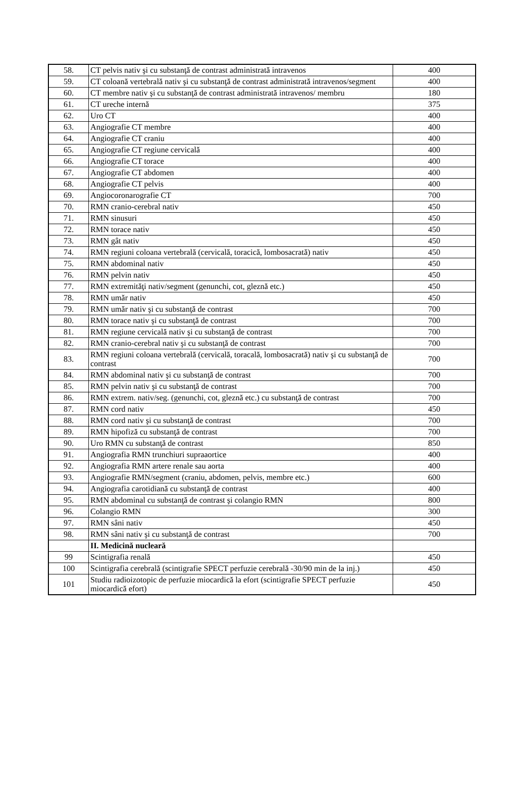| 58. | CT pelvis nativ şi cu substanţă de contrast administrată intravenos | 400 |
| 59. | CT coloană vertebrală nativ şi cu substanţă de contrast administrată intravenos/segment | 400 |
| 60. | CT membre nativ şi cu substanţă de contrast administrată intravenos/ membru | 180 |
| 61. | CT ureche internă | 375 |
| 62. | Uro CT | 400 |
| 63. | Angiografie CT membre | 400 |
| 64. | Angiografie CT craniu | 400 |
| 65. | Angiografie CT regiune cervicală | 400 |
| 66. | Angiografie CT torace | 400 |
| 67. | Angiografie CT abdomen | 400 |
| 68. | Angiografie CT pelvis | 400 |
| 69. | Angiocoronarografie CT | 700 |
| 70. | RMN cranio-cerebral nativ | 450 |
| 71. | RMN sinusuri | 450 |
| 72. | RMN torace nativ | 450 |
| 73. | RMN gât nativ | 450 |
| 74. | RMN regiuni coloana vertebrală (cervicală, toracică, lombosacrată) nativ | 450 |
| 75. | RMN abdominal nativ | 450 |
| 76. | RMN pelvin nativ | 450 |
| 77. | RMN extremităţi nativ/segment (genunchi, cot, gleznă etc.) | 450 |
| 78. | RMN umăr nativ | 450 |
| 79. | RMN umăr nativ şi cu substanţă de contrast | 700 |
| 80. | RMN torace nativ şi cu substanţă de contrast | 700 |
| 81. | RMN regiune cervicală nativ şi cu substanţă de contrast | 700 |
| 82. | RMN cranio-cerebral nativ şi cu substanţă de contrast | 700 |
| 83. | RMN regiuni coloana vertebrală (cervicală, toracală, lombosacrată) nativ şi cu substanţă de contrast | 700 |
| 84. | RMN abdominal nativ şi cu substanţă de contrast | 700 |
| 85. | RMN pelvin nativ şi cu substanţă de contrast | 700 |
| 86. | RMN extrem. nativ/seg. (genunchi, cot, gleznă etc.) cu substanţă de contrast | 700 |
| 87. | RMN cord nativ | 450 |
| 88. | RMN cord nativ şi cu substanţă de contrast | 700 |
| 89. | RMN hipofiză cu substanţă de contrast | 700 |
| 90. | Uro RMN cu substanţă de contrast | 850 |
| 91. | Angiografia RMN trunchiuri supraaortice | 400 |
| 92. | Angiografia RMN artere renale sau aorta | 400 |
| 93. | Angiografie RMN/segment (craniu, abdomen, pelvis, membre etc.) | 600 |
| 94. | Angiografia carotidiană cu substanţă de contrast | 400 |
| 95. | RMN abdominal cu substanţă de contrast şi colangio RMN | 800 |
| 96. | Colangio RMN | 300 |
| 97. | RMN sâni nativ | 450 |
| 98. | RMN sâni nativ şi cu substanţă de contrast | 700 |
| | II. Medicină nucleară | |
| 99 | Scintigrafia renală | 450 |
| 100 | Scintigrafia cerebrală (scintigrafie SPECT perfuzie cerebrală -30/90 min de la inj.) | 450 |
| 101 | Studiu radioizotopic de perfuzie miocardică la efort (scintigrafie SPECT perfuzie miocardică efort) | 450 |